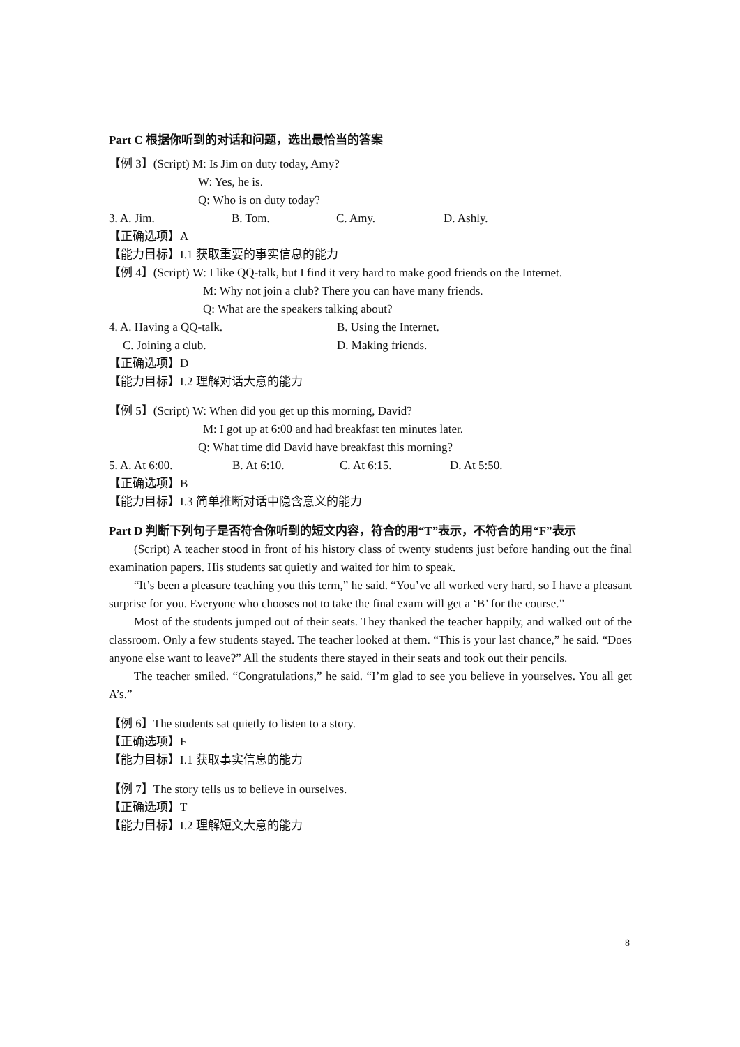Part C 根据你听到的对话和问题，选出最恰当的答案
【例 3】(Script) M: Is Jim on duty today, Amy?
W: Yes, he is.
Q: Who is on duty today?
3. A. Jim. B. Tom. C. Amy. D. Ashly.
【正确选项】A
【能力目标】I.1 获取重要的事实信息的能力
【例 4】(Script) W: I like QQ-talk, but I find it very hard to make good friends on the Internet.
M: Why not join a club? There you can have many friends.
Q: What are the speakers talking about?
4. A. Having a QQ-talk. B. Using the Internet.
C. Joining a club. D. Making friends.
【正确选项】D
【能力目标】I.2 理解对话大意的能力
【例 5】(Script) W: When did you get up this morning, David?
M: I got up at 6:00 and had breakfast ten minutes later.
Q: What time did David have breakfast this morning?
5. A. At 6:00. B. At 6:10. C. At 6:15. D. At 5:50.
【正确选项】B
【能力目标】I.3 简单推断对话中隐含意义的能力
Part D 判断下列句子是否符合你听到的短文内容，符合的用“T”表示，不符合的用“F”表示
(Script) A teacher stood in front of his history class of twenty students just before handing out the final examination papers. His students sat quietly and waited for him to speak.
“It’s been a pleasure teaching you this term,” he said. “You’ve all worked very hard, so I have a pleasant surprise for you. Everyone who chooses not to take the final exam will get a ‘B’ for the course.”
Most of the students jumped out of their seats. They thanked the teacher happily, and walked out of the classroom. Only a few students stayed. The teacher looked at them. “This is your last chance,” he said. “Does anyone else want to leave?” All the students there stayed in their seats and took out their pencils.
The teacher smiled. “Congratulations,” he said. “I’m glad to see you believe in yourselves. You all get A’s.”
【例 6】The students sat quietly to listen to a story.
【正确选项】F
【能力目标】I.1 获取事实信息的能力
【例 7】The story tells us to believe in ourselves.
【正确选项】T
【能力目标】I.2 理解短文大意的能力
8